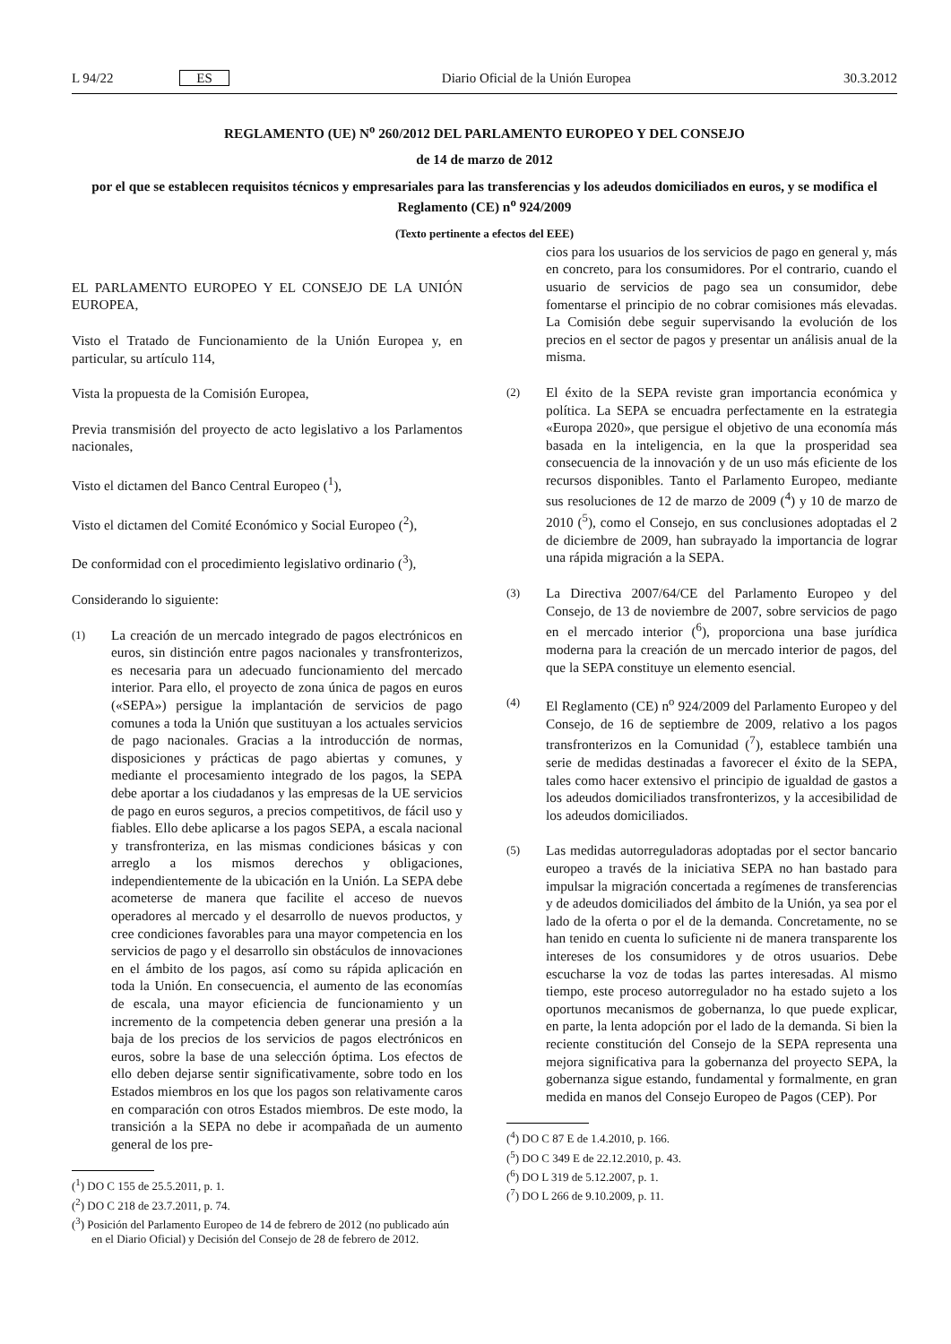L 94/22 ES Diario Oficial de la Unión Europea 30.3.2012
REGLAMENTO (UE) N<sup>o</sup> 260/2012 DEL PARLAMENTO EUROPEO Y DEL CONSEJO
de 14 de marzo de 2012
por el que se establecen requisitos técnicos y empresariales para las transferencias y los adeudos domiciliados en euros, y se modifica el Reglamento (CE) n<sup>o</sup> 924/2009
(Texto pertinente a efectos del EEE)
EL PARLAMENTO EUROPEO Y EL CONSEJO DE LA UNIÓN EUROPEA,
Visto el Tratado de Funcionamiento de la Unión Europea y, en particular, su artículo 114,
Vista la propuesta de la Comisión Europea,
Previa transmisión del proyecto de acto legislativo a los Parlamentos nacionales,
Visto el dictamen del Banco Central Europeo (<sup>1</sup>),
Visto el dictamen del Comité Económico y Social Europeo (<sup>2</sup>),
De conformidad con el procedimiento legislativo ordinario (<sup>3</sup>),
Considerando lo siguiente:
(1) La creación de un mercado integrado de pagos electrónicos en euros, sin distinción entre pagos nacionales y transfronterizos, es necesaria para un adecuado funcionamiento del mercado interior. Para ello, el proyecto de zona única de pagos en euros («SEPA») persigue la implantación de servicios de pago comunes a toda la Unión que sustituyan a los actuales servicios de pago nacionales. Gracias a la introducción de normas, disposiciones y prácticas de pago abiertas y comunes, y mediante el procesamiento integrado de los pagos, la SEPA debe aportar a los ciudadanos y las empresas de la UE servicios de pago en euros seguros, a precios competitivos, de fácil uso y fiables. Ello debe aplicarse a los pagos SEPA, a escala nacional y transfronteriza, en las mismas condiciones básicas y con arreglo a los mismos derechos y obligaciones, independientemente de la ubicación en la Unión. La SEPA debe acometerse de manera que facilite el acceso de nuevos operadores al mercado y el desarrollo de nuevos productos, y cree condiciones favorables para una mayor competencia en los servicios de pago y el desarrollo sin obstáculos de innovaciones en el ámbito de los pagos, así como su rápida aplicación en toda la Unión. En consecuencia, el aumento de las economías de escala, una mayor eficiencia de funcionamiento y un incremento de la competencia deben generar una presión a la baja de los precios de los servicios de pagos electrónicos en euros, sobre la base de una selección óptima. Los efectos de ello deben dejarse sentir significativamente, sobre todo en los Estados miembros en los que los pagos son relativamente caros en comparación con otros Estados miembros. De este modo, la transición a la SEPA no debe ir acompañada de un aumento general de los pre-
(<sup>1</sup>) DO C 155 de 25.5.2011, p. 1.
(<sup>2</sup>) DO C 218 de 23.7.2011, p. 74.
(<sup>3</sup>) Posición del Parlamento Europeo de 14 de febrero de 2012 (no publicado aún en el Diario Oficial) y Decisión del Consejo de 28 de febrero de 2012.
cios para los usuarios de los servicios de pago en general y, más en concreto, para los consumidores. Por el contrario, cuando el usuario de servicios de pago sea un consumidor, debe fomentarse el principio de no cobrar comisiones más elevadas. La Comisión debe seguir supervisando la evolución de los precios en el sector de pagos y presentar un análisis anual de la misma.
(2) El éxito de la SEPA reviste gran importancia económica y política. La SEPA se encuadra perfectamente en la estrategia «Europa 2020», que persigue el objetivo de una economía más basada en la inteligencia, en la que la prosperidad sea consecuencia de la innovación y de un uso más eficiente de los recursos disponibles. Tanto el Parlamento Europeo, mediante sus resoluciones de 12 de marzo de 2009 (<sup>4</sup>) y 10 de marzo de 2010 (<sup>5</sup>), como el Consejo, en sus conclusiones adoptadas el 2 de diciembre de 2009, han subrayado la importancia de lograr una rápida migración a la SEPA.
(3) La Directiva 2007/64/CE del Parlamento Europeo y del Consejo, de 13 de noviembre de 2007, sobre servicios de pago en el mercado interior (<sup>6</sup>), proporciona una base jurídica moderna para la creación de un mercado interior de pagos, del que la SEPA constituye un elemento esencial.
(4) El Reglamento (CE) n<sup>o</sup> 924/2009 del Parlamento Europeo y del Consejo, de 16 de septiembre de 2009, relativo a los pagos transfronterizos en la Comunidad (<sup>7</sup>), establece también una serie de medidas destinadas a favorecer el éxito de la SEPA, tales como hacer extensivo el principio de igualdad de gastos a los adeudos domiciliados transfronterizos, y la accesibilidad de los adeudos domiciliados.
(5) Las medidas autorreguladoras adoptadas por el sector bancario europeo a través de la iniciativa SEPA no han bastado para impulsar la migración concertada a regímenes de transferencias y de adeudos domiciliados del ámbito de la Unión, ya sea por el lado de la oferta o por el de la demanda. Concretamente, no se han tenido en cuenta lo suficiente ni de manera transparente los intereses de los consumidores y de otros usuarios. Debe escucharse la voz de todas las partes interesadas. Al mismo tiempo, este proceso autorregulador no ha estado sujeto a los oportunos mecanismos de gobernanza, lo que puede explicar, en parte, la lenta adopción por el lado de la demanda. Si bien la reciente constitución del Consejo de la SEPA representa una mejora significativa para la gobernanza del proyecto SEPA, la gobernanza sigue estando, fundamental y formalmente, en gran medida en manos del Consejo Europeo de Pagos (CEP). Por
(<sup>4</sup>) DO C 87 E de 1.4.2010, p. 166.
(<sup>5</sup>) DO C 349 E de 22.12.2010, p. 43.
(<sup>6</sup>) DO L 319 de 5.12.2007, p. 1.
(<sup>7</sup>) DO L 266 de 9.10.2009, p. 11.